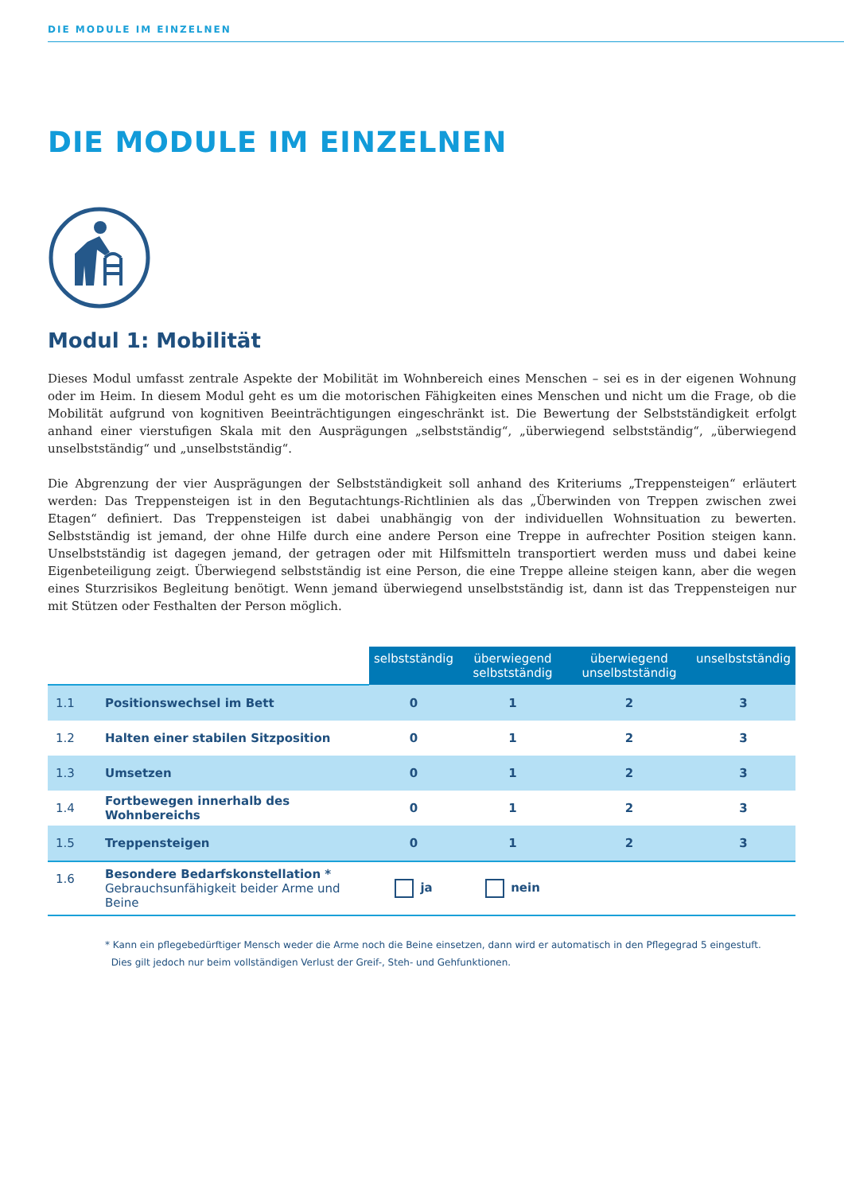DIE MODULE IM EINZELNEN
DIE MODULE IM EINZELNEN
Modul 1: Mobilität
Dieses Modul umfasst zentrale Aspekte der Mobilität im Wohnbereich eines Menschen – sei es in der eigenen Wohnung oder im Heim. In diesem Modul geht es um die motorischen Fähigkeiten eines Menschen und nicht um die Frage, ob die Mobilität aufgrund von kognitiven Beeinträchtigungen eingeschränkt ist. Die Bewertung der Selbstständigkeit erfolgt anhand einer vierstufigen Skala mit den Ausprägungen „selbstständig“, „überwiegend selbstständig“, „überwiegend unselbstständig“ und „unselbstständig“.
Die Abgrenzung der vier Ausprägungen der Selbstständigkeit soll anhand des Kriteriums „Treppensteigen“ erläutert werden: Das Treppensteigen ist in den Begutachtungs-Richtlinien als das „Überwinden von Treppen zwischen zwei Etagen“ definiert. Das Treppensteigen ist dabei unabhängig von der individuellen Wohnsituation zu bewerten. Selbstständig ist jemand, der ohne Hilfe durch eine andere Person eine Treppe in aufrechter Position steigen kann. Unselbstständig ist dagegen jemand, der getragen oder mit Hilfsmitteln transportiert werden muss und dabei keine Eigenbeteiligung zeigt. Überwiegend selbstständig ist eine Person, die eine Treppe alleine steigen kann, aber die wegen eines Sturzrisikos Begleitung benötigt. Wenn jemand überwiegend unselbstständig ist, dann ist das Treppensteigen nur mit Stützen oder Festhalten der Person möglich.
| | | selbstständig | überwiegend selbstständig | überwiegend unselbstständig | unselbstständig |
| --- | --- | --- | --- | --- | --- |
| 1.1 | Positionswechsel im Bett | 0 | 1 | 2 | 3 |
| 1.2 | Halten einer stabilen Sitzposition | 0 | 1 | 2 | 3 |
| 1.3 | Umsetzen | 0 | 1 | 2 | 3 |
| 1.4 | Fortbewegen innerhalb des Wohnbereichs | 0 | 1 | 2 | 3 |
| 1.5 | Treppensteigen | 0 | 1 | 2 | 3 |
| 1.6 | Besondere Bedarfskonstellation * Gebrauchsunfähigkeit beider Arme und Beine | ja | nein | | |
* Kann ein pflegebedürftiger Mensch weder die Arme noch die Beine einsetzen, dann wird er automatisch in den Pflegegrad 5 eingestuft.
Dies gilt jedoch nur beim vollständigen Verlust der Greif-, Steh- und Gehfunktionen.